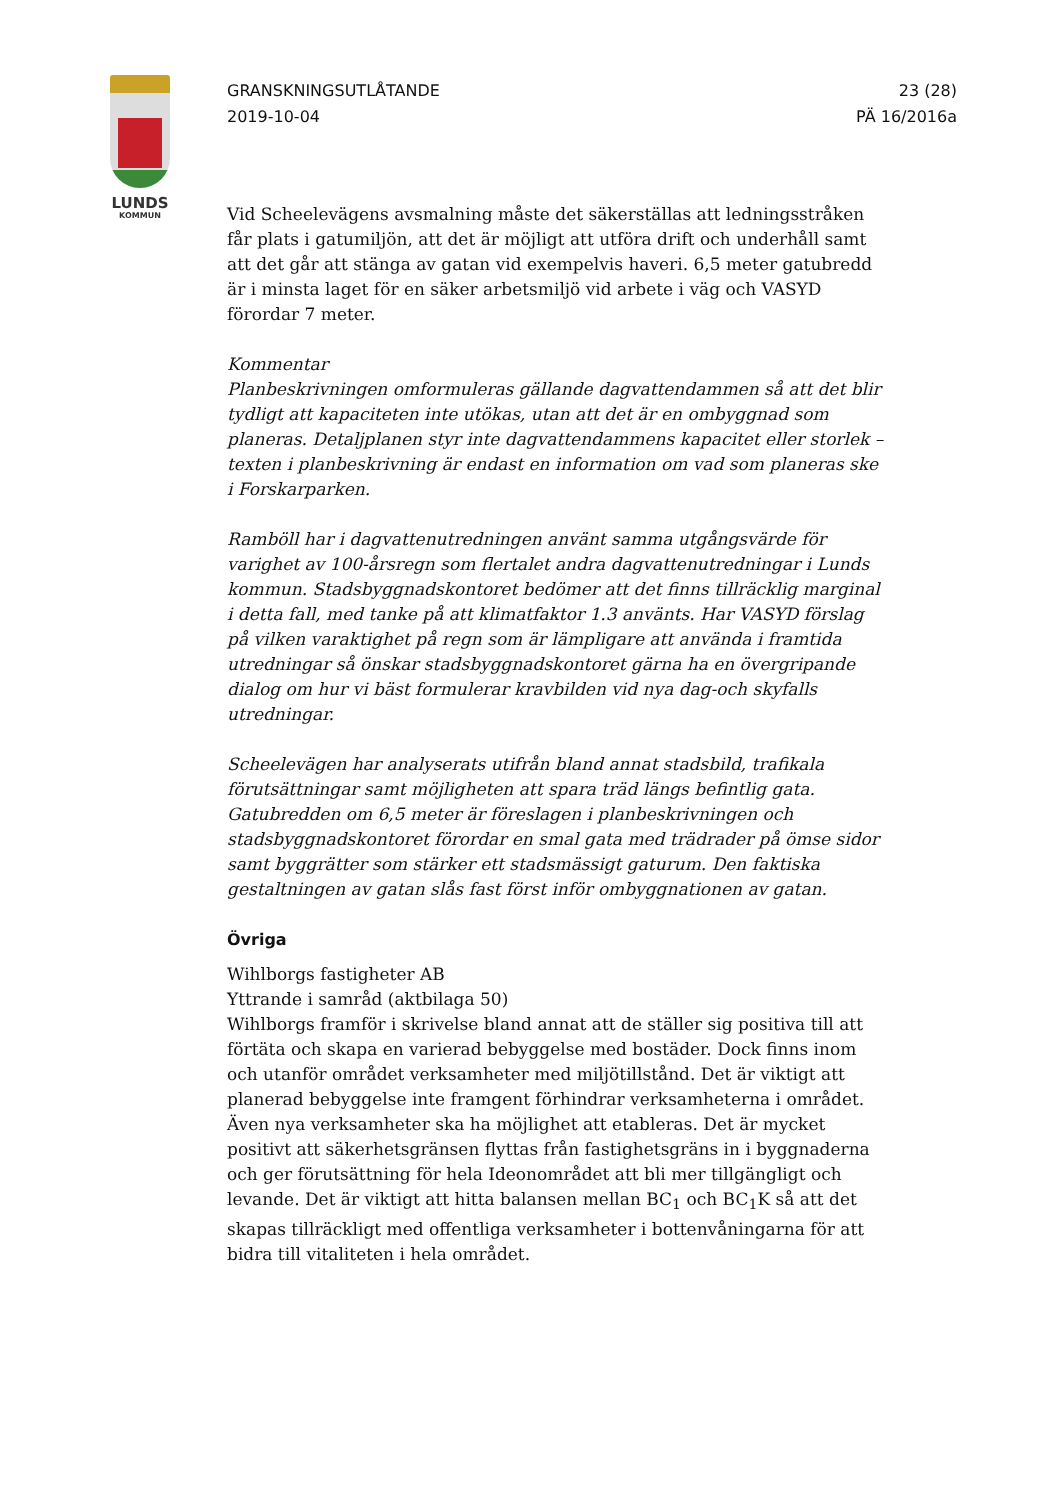LUNDS
KOMMUN
GRANSKNINGSUTLÅTANDE
2019-10-04
23 (28)
PÄ 16/2016a
Vid Scheelevägens avsmalning måste det säkerställas att ledningsstråken får plats i gatumiljön, att det är möjligt att utföra drift och underhåll samt att det går att stänga av gatan vid exempelvis haveri. 6,5 meter gatubredd är i minsta laget för en säker arbetsmiljö vid arbete i väg och VASYD förordar 7 meter.
Kommentar
Planbeskrivningen omformuleras gällande dagvattendammen så att det blir tydligt att kapaciteten inte utökas, utan att det är en ombyggnad som planeras. Detaljplanen styr inte dagvattendammens kapacitet eller storlek – texten i planbeskrivning är endast en information om vad som planeras ske i Forskarparken.
Ramböll har i dagvattenutredningen använt samma utgångsvärde för varighet av 100-årsregn som flertalet andra dagvattenutredningar i Lunds kommun. Stadsbyggnadskontoret bedömer att det finns tillräcklig marginal i detta fall, med tanke på att klimatfaktor 1.3 använts. Har VASYD förslag på vilken varaktighet på regn som är lämpligare att använda i framtida utredningar så önskar stadsbyggnadskontoret gärna ha en övergripande dialog om hur vi bäst formulerar kravbilden vid nya dag-och skyfalls utredningar.
Scheelevägen har analyserats utifrån bland annat stadsbild, trafikala förutsättningar samt möjligheten att spara träd längs befintlig gata. Gatubredden om 6,5 meter är föreslagen i planbeskrivningen och stadsbyggnadskontoret förordar en smal gata med trädrader på ömse sidor samt byggrätter som stärker ett stadsmässigt gaturum. Den faktiska gestaltningen av gatan slås fast först inför ombyggnationen av gatan.
Övriga
Wihlborgs fastigheter AB
Yttrande i samråd (aktbilaga 50)
Wihlborgs framför i skrivelse bland annat att de ställer sig positiva till att förtäta och skapa en varierad bebyggelse med bostäder. Dock finns inom och utanför området verksamheter med miljötillstånd. Det är viktigt att planerad bebyggelse inte framgent förhindrar verksamheterna i området. Även nya verksamheter ska ha möjlighet att etableras. Det är mycket positivt att säkerhetsgränsen flyttas från fastighetsgräns in i byggnaderna och ger förutsättning för hela Ideonområdet att bli mer tillgängligt och levande. Det är viktigt att hitta balansen mellan BC<sub>1</sub> och BC<sub>1</sub>K så att det skapas tillräckligt med offentliga verksamheter i bottenvåningarna för att bidra till vitaliteten i hela området.